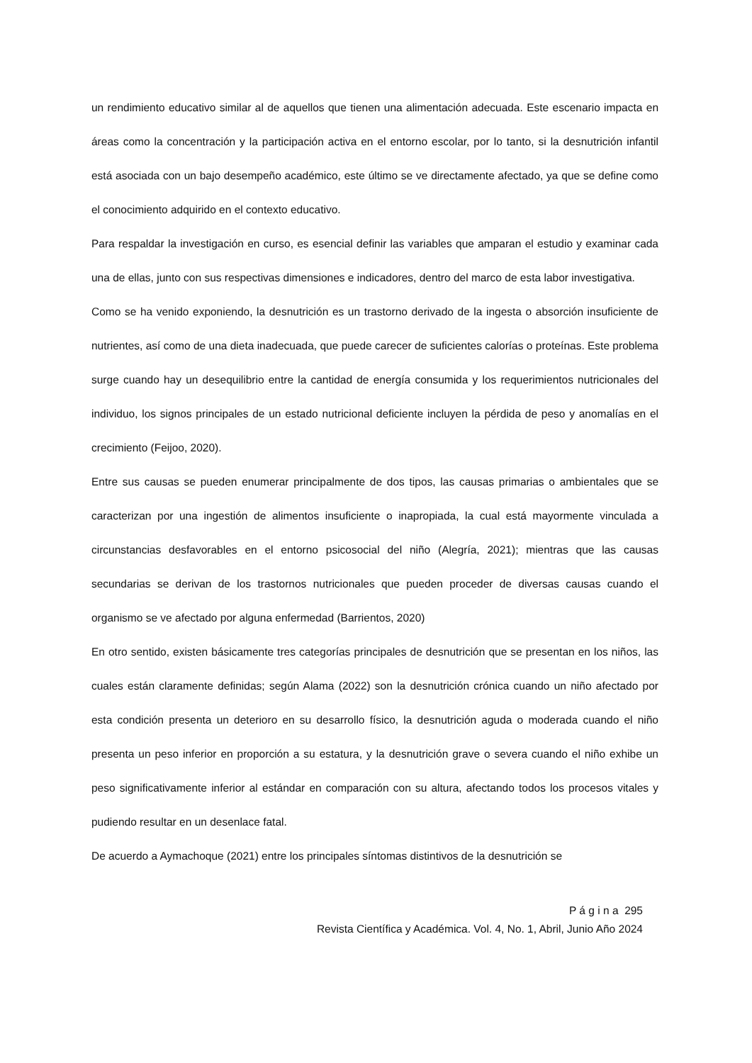un rendimiento educativo similar al de aquellos que tienen una alimentación adecuada. Este escenario impacta en áreas como la concentración y la participación activa en el entorno escolar, por lo tanto, si la desnutrición infantil está asociada con un bajo desempeño académico, este último se ve directamente afectado, ya que se define como el conocimiento adquirido en el contexto educativo.
Para respaldar la investigación en curso, es esencial definir las variables que amparan el estudio y examinar cada una de ellas, junto con sus respectivas dimensiones e indicadores, dentro del marco de esta labor investigativa.
Como se ha venido exponiendo, la desnutrición es un trastorno derivado de la ingesta o absorción insuficiente de nutrientes, así como de una dieta inadecuada, que puede carecer de suficientes calorías o proteínas. Este problema surge cuando hay un desequilibrio entre la cantidad de energía consumida y los requerimientos nutricionales del individuo, los signos principales de un estado nutricional deficiente incluyen la pérdida de peso y anomalías en el crecimiento (Feijoo, 2020).
Entre sus causas se pueden enumerar principalmente de dos tipos, las causas primarias o ambientales que se caracterizan por una ingestión de alimentos insuficiente o inapropiada, la cual está mayormente vinculada a circunstancias desfavorables en el entorno psicosocial del niño (Alegría, 2021); mientras que las causas secundarias se derivan de los trastornos nutricionales que pueden proceder de diversas causas cuando el organismo se ve afectado por alguna enfermedad (Barrientos, 2020)
En otro sentido, existen básicamente tres categorías principales de desnutrición que se presentan en los niños, las cuales están claramente definidas; según Alama (2022) son la desnutrición crónica cuando un niño afectado por esta condición presenta un deterioro en su desarrollo físico, la desnutrición aguda o moderada cuando el niño presenta un peso inferior en proporción a su estatura, y la desnutrición grave o severa cuando el niño exhibe un peso significativamente inferior al estándar en comparación con su altura, afectando todos los procesos vitales y pudiendo resultar en un desenlace fatal.
De acuerdo a Aymachoque (2021) entre los principales síntomas distintivos de la desnutrición se
P á g i n a 295
Revista Científica y Académica. Vol. 4, No. 1, Abril, Junio Año 2024